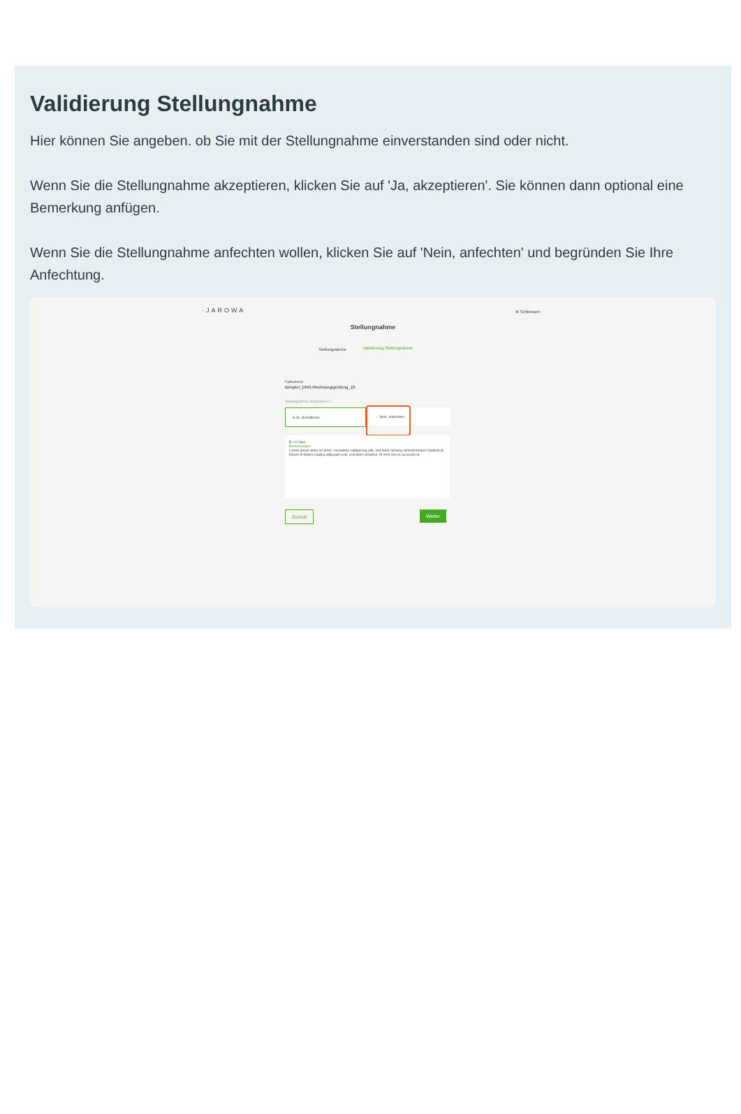Validierung Stellungnahme
Hier können Sie angeben. ob Sie mit der Stellungnahme einverstanden sind oder nicht.
Wenn Sie die Stellungnahme akzeptieren, klicken Sie auf 'Ja, akzeptieren'. Sie können dann optional eine Bemerkung anfügen.
Wenn Sie die Stellungnahme anfechten wollen, klicken Sie auf 'Nein, anfechten' und begründen Sie Ihre Anfechtung.
·JAROWA ⊗ Schliessen
Stellungnahme
Stellungnahme Validierung Stellungnahme
Fallnummer
Beispiel_DRG-Rechnungsprüfung_10
Stellungnahme akzeptieren? *
● Ja, akzeptieren. ○ Nein, anfechten.
B I U 16px
Bemerkungen
Lorem ipsum dolor sit amet, consetetur sadipscing elitr, sed diam nonumy eirmod tempor invidunt ut labore et dolore magna aliquyam erat, sed diam voluptua. At vero eos et accusam et
Zurück Weiter